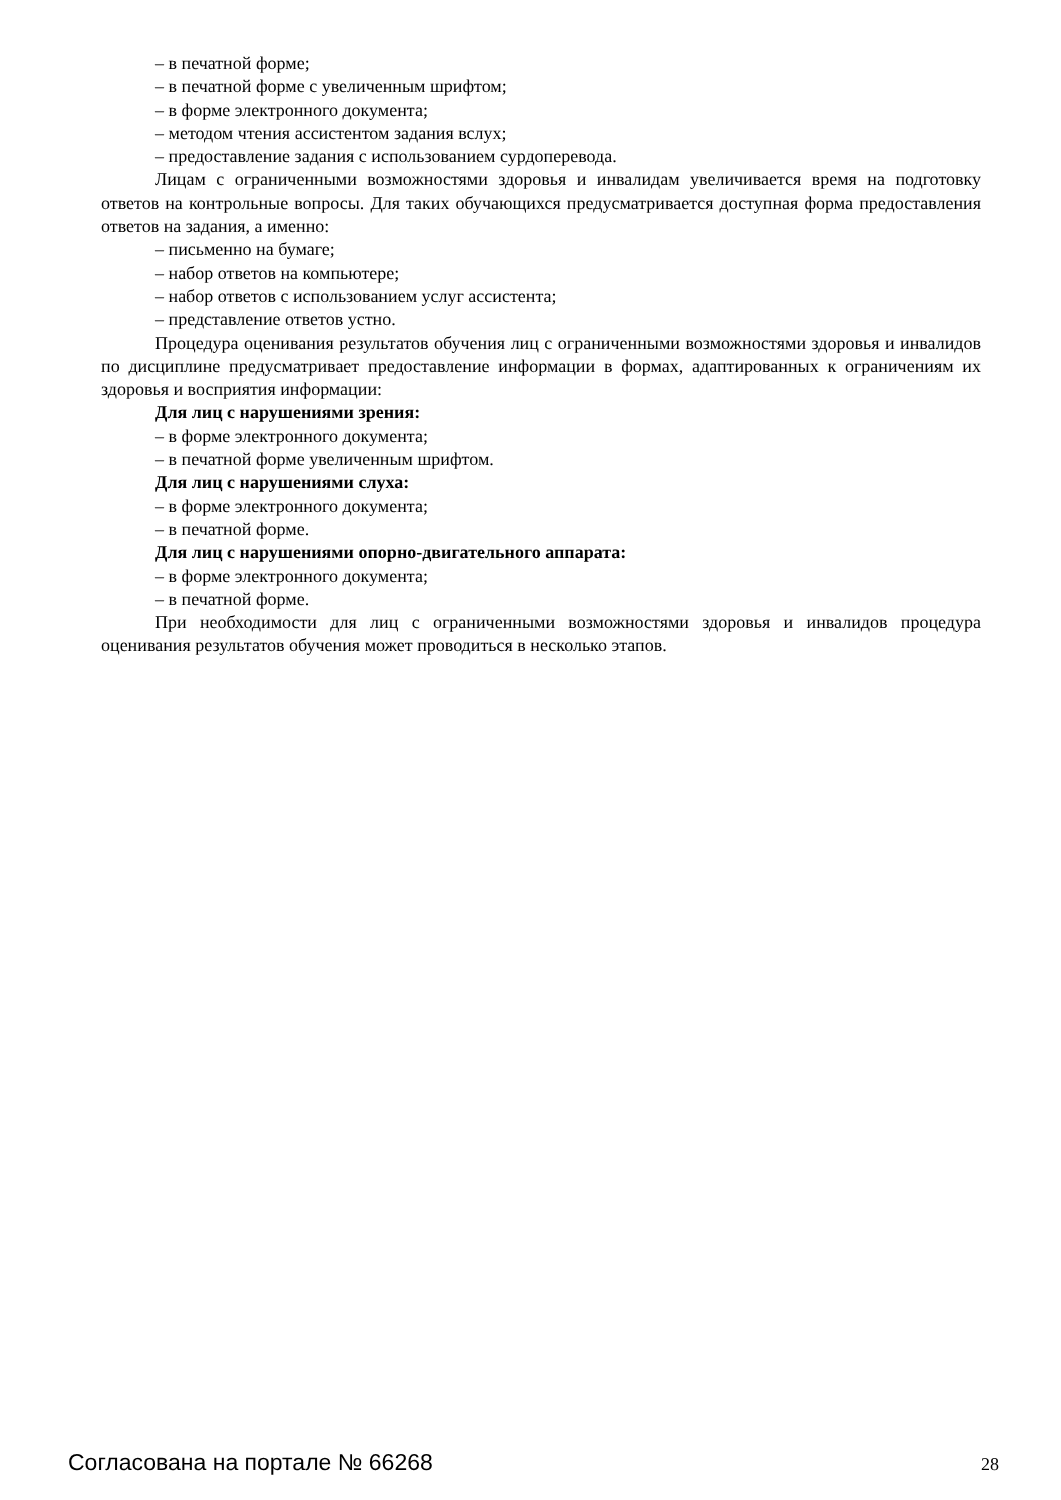– в печатной форме;
– в печатной форме с увеличенным шрифтом;
– в форме электронного документа;
– методом чтения ассистентом задания вслух;
– предоставление задания с использованием сурдоперевода.
Лицам с ограниченными возможностями здоровья и инвалидам увеличивается время на подготовку ответов на контрольные вопросы. Для таких обучающихся предусматривается доступная форма предоставления ответов на задания, а именно:
– письменно на бумаге;
– набор ответов на компьютере;
– набор ответов с использованием услуг ассистента;
– представление ответов устно.
Процедура оценивания результатов обучения лиц с ограниченными возможностями здоровья и инвалидов по дисциплине предусматривает предоставление информации в формах, адаптированных к ограничениям их здоровья и восприятия информации:
Для лиц с нарушениями зрения:
– в форме электронного документа;
– в печатной форме увеличенным шрифтом.
Для лиц с нарушениями слуха:
– в форме электронного документа;
– в печатной форме.
Для лиц с нарушениями опорно-двигательного аппарата:
– в форме электронного документа;
– в печатной форме.
При необходимости для лиц с ограниченными возможностями здоровья и инвалидов процедура оценивания результатов обучения может проводиться в несколько этапов.
Согласована на портале № 66268 28